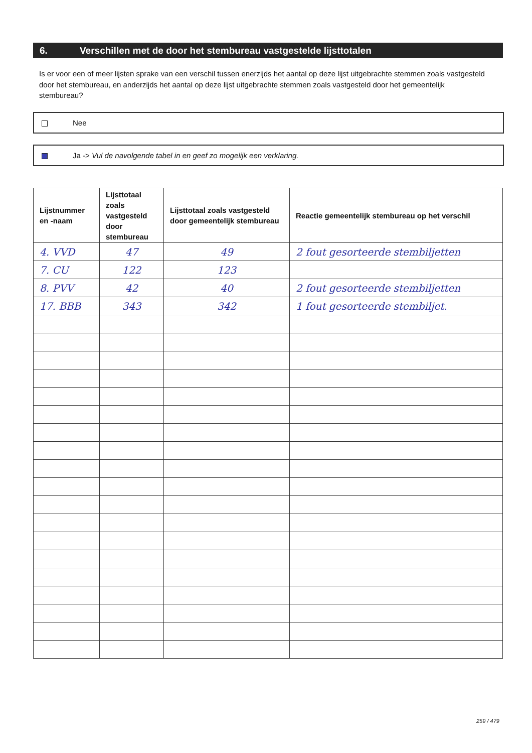6. Verschillen met de door het stembureau vastgestelde lijsttotalen
Is er voor een of meer lijsten sprake van een verschil tussen enerzijds het aantal op deze lijst uitgebrachte stemmen zoals vastgesteld door het stembureau, en anderzijds het aantal op deze lijst uitgebrachte stemmen zoals vastgesteld door het gemeentelijk stembureau?
Nee
Ja -> Vul de navolgende tabel in en geef zo mogelijk een verklaring.
| Lijstnummer en -naam | Lijsttotaal zoals vastgesteld door stembureau | Lijsttotaal zoals vastgesteld door gemeentelijk stembureau | Reactie gemeentelijk stembureau op het verschil |
| --- | --- | --- | --- |
| 4. VVD | 47 | 49 | 2 fout gesorteerde stembiljetten |
| 7. CU | 122 | 123 | |
| 8. PVV | 42 | 40 | 2 fout gesorteerde stembiljetten |
| 17. BBB | 343 | 342 | 1 fout gesorteerde stembiljet. |
259 / 479